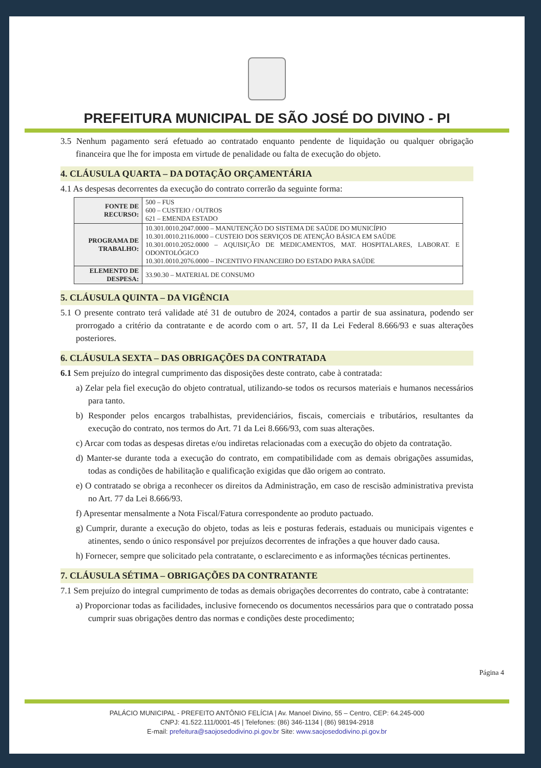PREFEITURA MUNICIPAL DE SÃO JOSÉ DO DIVINO - PI
3.5 Nenhum pagamento será efetuado ao contratado enquanto pendente de liquidação ou qualquer obrigação financeira que lhe for imposta em virtude de penalidade ou falta de execução do objeto.
4. CLÁUSULA QUARTA – DA DOTAÇÃO ORÇAMENTÁRIA
4.1 As despesas decorrentes da execução do contrato correrão da seguinte forma:
| FONTE DE RECURSO: | 500 – FUS 600 – CUSTEIO / OUTROS 621 – EMENDA ESTADO |
| PROGRAMA DE TRABALHO: | 10.301.0010.2047.0000 – MANUTENÇÃO DO SISTEMA DE SAÚDE DO MUNICÍPIO 10.301.0010.2116.0000 – CUSTEIO DOS SERVIÇOS DE ATENÇÃO BÁSICA EM SAÚDE 10.301.0010.2052.0000 – AQUISIÇÃO DE MEDICAMENTOS, MAT. HOSPITALARES, LABORAT. E ODONTOLÓGICO 10.301.0010.2076.0000 – INCENTIVO FINANCEIRO DO ESTADO PARA SAÚDE |
| ELEMENTO DE DESPESA: | 33.90.30 – MATERIAL DE CONSUMO |
5. CLÁUSULA QUINTA – DA VIGÊNCIA
5.1 O presente contrato terá validade até 31 de outubro de 2024, contados a partir de sua assinatura, podendo ser prorrogado a critério da contratante e de acordo com o art. 57, II da Lei Federal 8.666/93 e suas alterações posteriores.
6. CLÁUSULA SEXTA – DAS OBRIGAÇÕES DA CONTRATADA
6.1 Sem prejuízo do integral cumprimento das disposições deste contrato, cabe à contratada:
a) Zelar pela fiel execução do objeto contratual, utilizando-se todos os recursos materiais e humanos necessários para tanto.
b) Responder pelos encargos trabalhistas, previdenciários, fiscais, comerciais e tributários, resultantes da execução do contrato, nos termos do Art. 71 da Lei 8.666/93, com suas alterações.
c) Arcar com todas as despesas diretas e/ou indiretas relacionadas com a execução do objeto da contratação.
d) Manter-se durante toda a execução do contrato, em compatibilidade com as demais obrigações assumidas, todas as condições de habilitação e qualificação exigidas que dão origem ao contrato.
e) O contratado se obriga a reconhecer os direitos da Administração, em caso de rescisão administrativa prevista no Art. 77 da Lei 8.666/93.
f) Apresentar mensalmente a Nota Fiscal/Fatura correspondente ao produto pactuado.
g) Cumprir, durante a execução do objeto, todas as leis e posturas federais, estaduais ou municipais vigentes e atinentes, sendo o único responsável por prejuízos decorrentes de infrações a que houver dado causa.
h) Fornecer, sempre que solicitado pela contratante, o esclarecimento e as informações técnicas pertinentes.
7. CLÁUSULA SÉTIMA – OBRIGAÇÕES DA CONTRATANTE
7.1 Sem prejuízo do integral cumprimento de todas as demais obrigações decorrentes do contrato, cabe à contratante:
a) Proporcionar todas as facilidades, inclusive fornecendo os documentos necessários para que o contratado possa cumprir suas obrigações dentro das normas e condições deste procedimento;
Página 4
PALÁCIO MUNICIPAL - PREFEITO ANTÔNIO FELÍCIA | Av. Manoel Divino, 55 – Centro, CEP: 64.245-000
CNPJ: 41.522.111/0001-45 | Telefones: (86) 346-1134 | (86) 98194-2918
E-mail: prefeitura@saojosedodivino.pi.gov.br Site: www.saojosedodivino.pi.gov.br